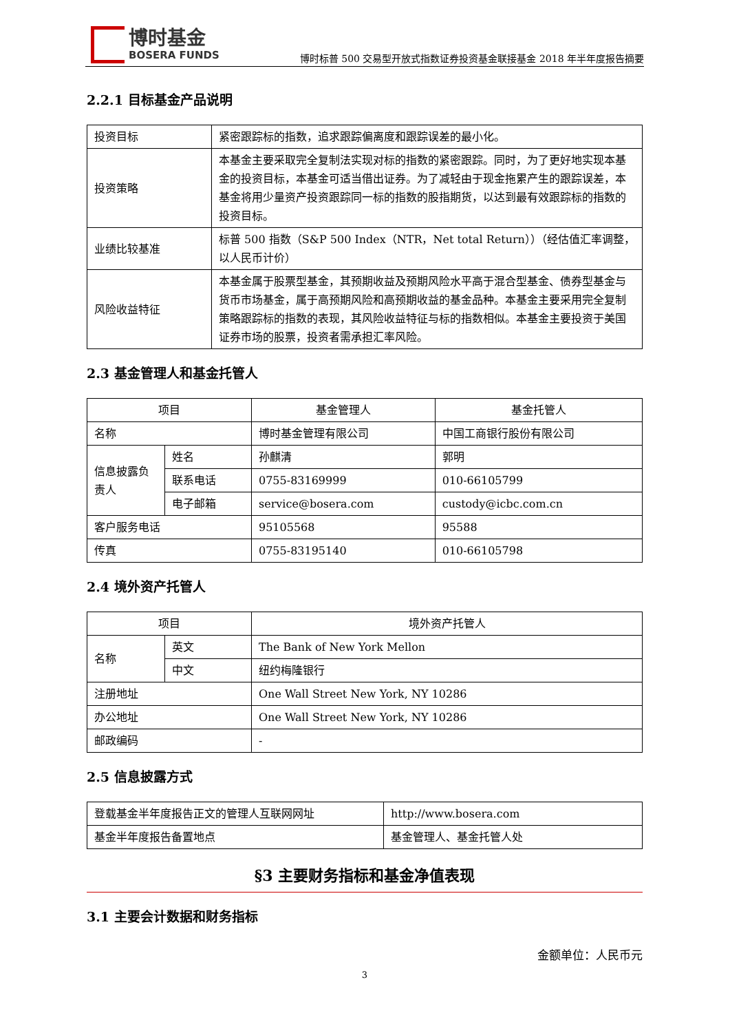博时基金
BOSERA FUNDS
博时标普 500 交易型开放式指数证券投资基金联接基金 2018 年半年度报告摘要
2.2.1 目标基金产品说明
| 投资目标 | 紧密跟踪标的指数，追求跟踪偏离度和跟踪误差的最小化。 |
| 投资策略 | 本基金主要采取完全复制法实现对标的指数的紧密跟踪。同时，为了更好地实现本基金的投资目标，本基金可适当借出证券。为了减轻由于现金拖累产生的跟踪误差，本基金将用少量资产投资跟踪同一标的指数的股指期货，以达到最有效跟踪标的指数的投资目标。 |
| 业绩比较基准 | 标普 500 指数（S&P 500 Index（NTR，Net total Return））（经估值汇率调整，以人民币计价） |
| 风险收益特征 | 本基金属于股票型基金，其预期收益及预期风险水平高于混合型基金、债券型基金与货币市场基金，属于高预期风险和高预期收益的基金品种。本基金主要采用完全复制策略跟踪标的指数的表现，其风险收益特征与标的指数相似。本基金主要投资于美国证券市场的股票，投资者需承担汇率风险。 |
2.3 基金管理人和基金托管人
| 项目 | | 基金管理人 | 基金托管人 |
| --- | --- | --- | --- |
| 名称 | | 博时基金管理有限公司 | 中国工商银行股份有限公司 |
| 信息披露负责人 | 姓名 | 孙麒清 | 郭明 |
| | 联系电话 | 0755-83169999 | 010-66105799 |
| | 电子邮箱 | service@bosera.com | custody@icbc.com.cn |
| 客户服务电话 | | 95105568 | 95588 |
| 传真 | | 0755-83195140 | 010-66105798 |
2.4 境外资产托管人
| 项目 | | 境外资产托管人 |
| --- | --- | --- |
| 名称 | 英文 | The Bank of New York Mellon |
| | 中文 | 纽约梅隆银行 |
| 注册地址 | | One Wall Street New York, NY 10286 |
| 办公地址 | | One Wall Street New York, NY 10286 |
| 邮政编码 | | - |
2.5 信息披露方式
| 登载基金半年度报告正文的管理人互联网网址 | http://www.bosera.com |
| 基金半年度报告备置地点 | 基金管理人、基金托管人处 |
§3 主要财务指标和基金净值表现
3.1 主要会计数据和财务指标
金额单位：人民币元
3